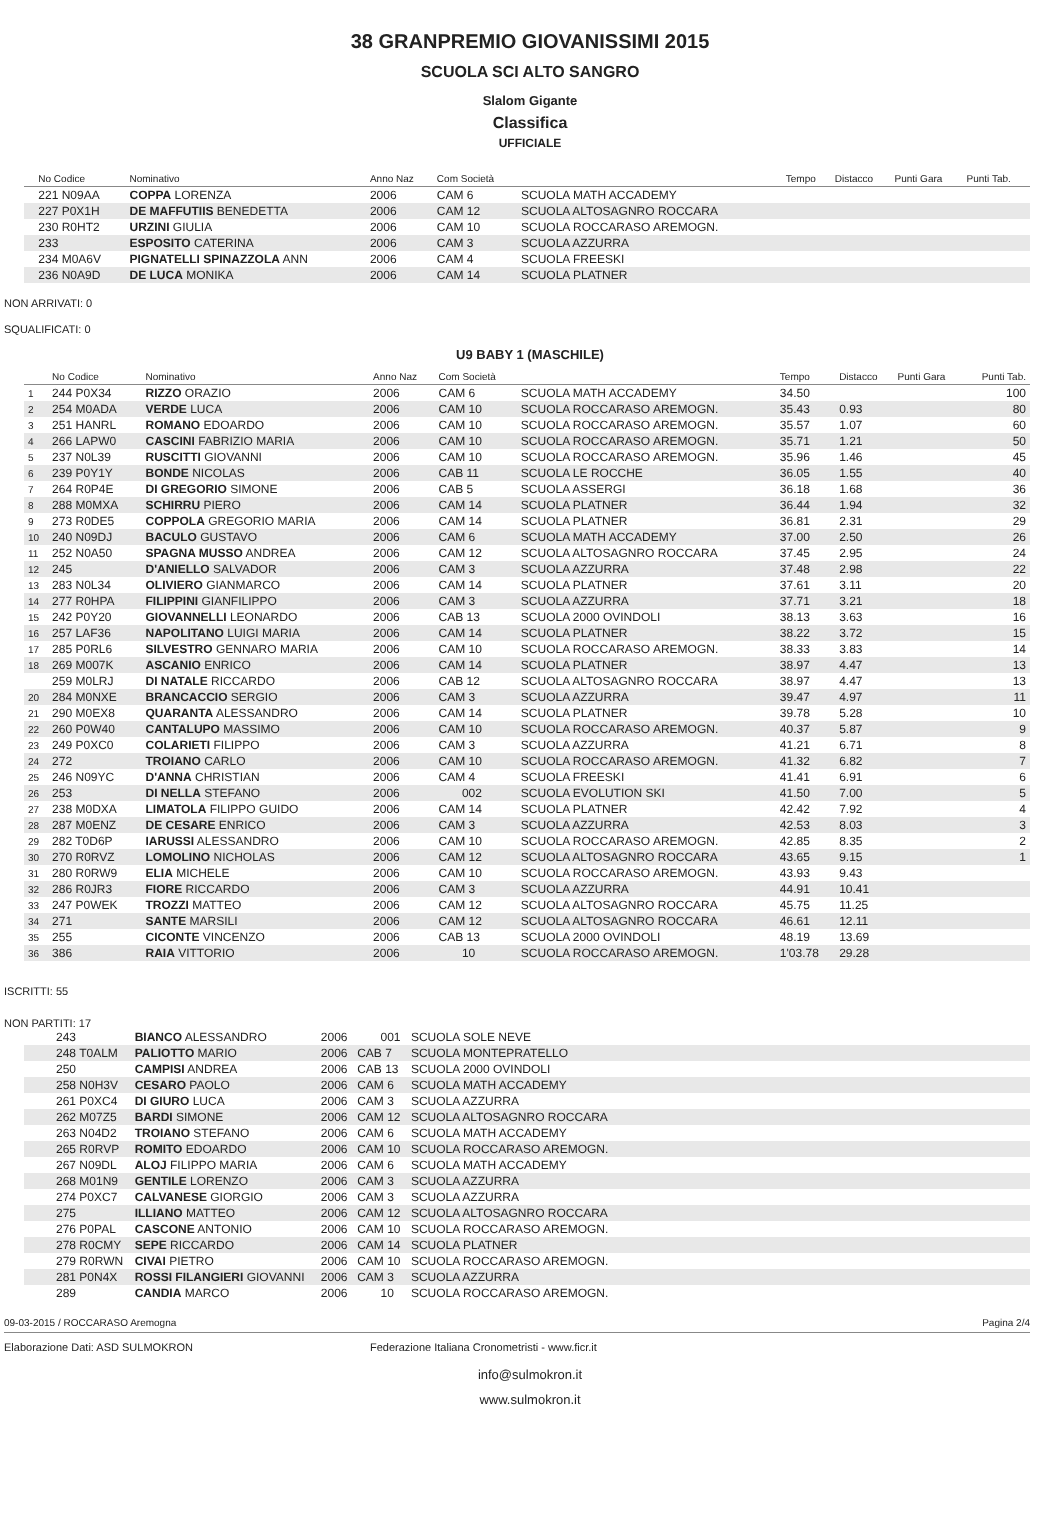38 GRANPREMIO GIOVANISSIMI 2015
SCUOLA SCI ALTO SANGRO
Slalom Gigante
Classifica
UFFICIALE
| | No Codice | Nominativo | Anno Naz | Com Società | | Tempo | Distacco | Punti Gara | Punti Tab. |
| --- | --- | --- | --- | --- | --- | --- | --- | --- | --- |
| | 221 N09AA | COPPA LORENZA | 2006 | CAM 6 | SCUOLA MATH ACCADEMY | | | | |
| | 227 P0X1H | DE MAFFUTIIS BENEDETTA | 2006 | CAM 12 | SCUOLA ALTOSAGNRO ROCCARA | | | | |
| | 230 R0HT2 | URZINI GIULIA | 2006 | CAM 10 | SCUOLA ROCCARASO AREMOGN. | | | | |
| | 233 | ESPOSITO CATERINA | 2006 | CAM 3 | SCUOLA AZZURRA | | | | |
| | 234 M0A6V | PIGNATELLI SPINAZZOLA ANN | 2006 | CAM 4 | SCUOLA FREESKI | | | | |
| | 236 N0A9D | DE LUCA MONIKA | 2006 | CAM 14 | SCUOLA PLATNER | | | | |
NON ARRIVATI: 0
SQUALIFICATI: 0
U9 BABY 1 (MASCHILE)
| | No Codice | Nominativo | Anno Naz | Com Società | | Tempo | Distacco | Punti Gara | Punti Tab. |
| --- | --- | --- | --- | --- | --- | --- | --- | --- | --- |
| 1 | 244 P0X34 | RIZZO ORAZIO | 2006 | CAM 6 | SCUOLA MATH ACCADEMY | 34.50 | | | 100 |
| 2 | 254 M0ADA | VERDE LUCA | 2006 | CAM 10 | SCUOLA ROCCARASO AREMOGN. | 35.43 | 0.93 | | 80 |
| 3 | 251 HANRL | ROMANO EDOARDO | 2006 | CAM 10 | SCUOLA ROCCARASO AREMOGN. | 35.57 | 1.07 | | 60 |
| 4 | 266 LAPW0 | CASCINI FABRIZIO MARIA | 2006 | CAM 10 | SCUOLA ROCCARASO AREMOGN. | 35.71 | 1.21 | | 50 |
| 5 | 237 N0L39 | RUSCITTI GIOVANNI | 2006 | CAM 10 | SCUOLA ROCCARASO AREMOGN. | 35.96 | 1.46 | | 45 |
| 6 | 239 P0Y1Y | BONDE NICOLAS | 2006 | CAB 11 | SCUOLA LE ROCCHE | 36.05 | 1.55 | | 40 |
| 7 | 264 R0P4E | DI GREGORIO SIMONE | 2006 | CAB 5 | SCUOLA ASSERGI | 36.18 | 1.68 | | 36 |
| 8 | 288 M0MXA | SCHIRRU PIERO | 2006 | CAM 14 | SCUOLA PLATNER | 36.44 | 1.94 | | 32 |
| 9 | 273 R0DE5 | COPPOLA GREGORIO MARIA | 2006 | CAM 14 | SCUOLA PLATNER | 36.81 | 2.31 | | 29 |
| 10 | 240 N09DJ | BACULO GUSTAVO | 2006 | CAM 6 | SCUOLA MATH ACCADEMY | 37.00 | 2.50 | | 26 |
| 11 | 252 N0A50 | SPAGNA MUSSO ANDREA | 2006 | CAM 12 | SCUOLA ALTOSAGNRO ROCCARA | 37.45 | 2.95 | | 24 |
| 12 | 245 | D'ANIELLO SALVADOR | 2006 | CAM 3 | SCUOLA AZZURRA | 37.48 | 2.98 | | 22 |
| 13 | 283 N0L34 | OLIVIERO GIANMARCO | 2006 | CAM 14 | SCUOLA PLATNER | 37.61 | 3.11 | | 20 |
| 14 | 277 R0HPA | FILIPPINI GIANFILIPPO | 2006 | CAM 3 | SCUOLA AZZURRA | 37.71 | 3.21 | | 18 |
| 15 | 242 P0Y20 | GIOVANNELLI LEONARDO | 2006 | CAB 13 | SCUOLA 2000 OVINDOLI | 38.13 | 3.63 | | 16 |
| 16 | 257 LAF36 | NAPOLITANO LUIGI MARIA | 2006 | CAM 14 | SCUOLA PLATNER | 38.22 | 3.72 | | 15 |
| 17 | 285 P0RL6 | SILVESTRO GENNARO MARIA | 2006 | CAM 10 | SCUOLA ROCCARASO AREMOGN. | 38.33 | 3.83 | | 14 |
| 18 | 269 M007K | ASCANIO ENRICO | 2006 | CAM 14 | SCUOLA PLATNER | 38.97 | 4.47 | | 13 |
| | 259 M0LRJ | DI NATALE RICCARDO | 2006 | CAB 12 | SCUOLA ALTOSAGNRO ROCCARA | 38.97 | 4.47 | | 13 |
| 20 | 284 M0NXE | BRANCACCIO SERGIO | 2006 | CAM 3 | SCUOLA AZZURRA | 39.47 | 4.97 | | 11 |
| 21 | 290 M0EX8 | QUARANTA ALESSANDRO | 2006 | CAM 14 | SCUOLA PLATNER | 39.78 | 5.28 | | 10 |
| 22 | 260 P0W40 | CANTALUPO MASSIMO | 2006 | CAM 10 | SCUOLA ROCCARASO AREMOGN. | 40.37 | 5.87 | | 9 |
| 23 | 249 P0XC0 | COLARIETI FILIPPO | 2006 | CAM 3 | SCUOLA AZZURRA | 41.21 | 6.71 | | 8 |
| 24 | 272 | TROIANO CARLO | 2006 | CAM 10 | SCUOLA ROCCARASO AREMOGN. | 41.32 | 6.82 | | 7 |
| 25 | 246 N09YC | D'ANNA CHRISTIAN | 2006 | CAM 4 | SCUOLA FREESKI | 41.41 | 6.91 | | 6 |
| 26 | 253 | DI NELLA STEFANO | 2006 | 002 | SCUOLA EVOLUTION SKI | 41.50 | 7.00 | | 5 |
| 27 | 238 M0DXA | LIMATOLA FILIPPO GUIDO | 2006 | CAM 14 | SCUOLA PLATNER | 42.42 | 7.92 | | 4 |
| 28 | 287 M0ENZ | DE CESARE ENRICO | 2006 | CAM 3 | SCUOLA AZZURRA | 42.53 | 8.03 | | 3 |
| 29 | 282 T0D6P | IARUSSI ALESSANDRO | 2006 | CAM 10 | SCUOLA ROCCARASO AREMOGN. | 42.85 | 8.35 | | 2 |
| 30 | 270 R0RVZ | LOMOLINO NICHOLAS | 2006 | CAM 12 | SCUOLA ALTOSAGNRO ROCCARA | 43.65 | 9.15 | | 1 |
| 31 | 280 R0RW9 | ELIA MICHELE | 2006 | CAM 10 | SCUOLA ROCCARASO AREMOGN. | 43.93 | 9.43 | | |
| 32 | 286 R0JR3 | FIORE RICCARDO | 2006 | CAM 3 | SCUOLA AZZURRA | 44.91 | 10.41 | | |
| 33 | 247 P0WEK | TROZZI MATTEO | 2006 | CAM 12 | SCUOLA ALTOSAGNRO ROCCARA | 45.75 | 11.25 | | |
| 34 | 271 | SANTE MARSILI | 2006 | CAM 12 | SCUOLA ALTOSAGNRO ROCCARA | 46.61 | 12.11 | | |
| 35 | 255 | CICONTE VINCENZO | 2006 | CAB 13 | SCUOLA 2000 OVINDOLI | 48.19 | 13.69 | | |
| 36 | 386 | RAIA VITTORIO | 2006 | 10 | SCUOLA ROCCARASO AREMOGN. | 1'03.78 | 29.28 | | |
ISCRITTI: 55
NON PARTITI: 17
| | 243 | BIANCO ALESSANDRO | 2006 | 001 | SCUOLA SOLE NEVE | |
| | 248 T0ALM | PALIOTTO MARIO | 2006 | CAB 7 | SCUOLA MONTEPRATELLO | |
| | 250 | CAMPISI ANDREA | 2006 | CAB 13 | SCUOLA 2000 OVINDOLI | |
| | 258 N0H3V | CESARO PAOLO | 2006 | CAM 6 | SCUOLA MATH ACCADEMY | |
| | 261 P0XC4 | DI GIURO LUCA | 2006 | CAM 3 | SCUOLA AZZURRA | |
| | 262 M07Z5 | BARDI SIMONE | 2006 | CAM 12 | SCUOLA ALTOSAGNRO ROCCARA | |
| | 263 N04D2 | TROIANO STEFANO | 2006 | CAM 6 | SCUOLA MATH ACCADEMY | |
| | 265 R0RVP | ROMITO EDOARDO | 2006 | CAM 10 | SCUOLA ROCCARASO AREMOGN. | |
| | 267 N09DL | ALOJ FILIPPO MARIA | 2006 | CAM 6 | SCUOLA MATH ACCADEMY | |
| | 268 M01N9 | GENTILE LORENZO | 2006 | CAM 3 | SCUOLA AZZURRA | |
| | 274 P0XC7 | CALVANESE GIORGIO | 2006 | CAM 3 | SCUOLA AZZURRA | |
| | 275 | ILLIANO MATTEO | 2006 | CAM 12 | SCUOLA ALTOSAGNRO ROCCARA | |
| | 276 P0PAL | CASCONE ANTONIO | 2006 | CAM 10 | SCUOLA ROCCARASO AREMOGN. | |
| | 278 R0CMY | SEPE RICCARDO | 2006 | CAM 14 | SCUOLA PLATNER | |
| | 279 R0RWN | CIVAI PIETRO | 2006 | CAM 10 | SCUOLA ROCCARASO AREMOGN. | |
| | 281 P0N4X | ROSSI FILANGIERI GIOVANNI | 2006 | CAM 3 | SCUOLA AZZURRA | |
| | 289 | CANDIA MARCO | 2006 | 10 | SCUOLA ROCCARASO AREMOGN. | |
09-03-2015 / ROCCARASO Aremogna Pagina 2/4
Elaborazione Dati: ASD SULMOKRON Federazione Italiana Cronometristi - www.ficr.it
info@sulmokron.it
www.sulmokron.it